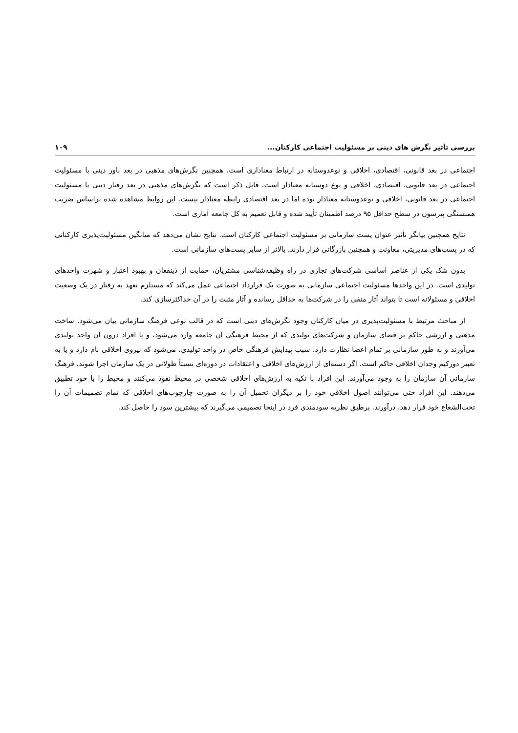بررسی تأثیر نگرش های دینی بر مسئولیت اجتماعی کارکنان... ۱۰۹
اجتماعی در بعد قانونی، اقتصادی، اخلاقی و نوعدوستانه در ارتباط معناداری است. همچنین نگرش‌های مذهبی در بعد باور دینی با مسئولیت اجتماعی در بعد قانونی، اقتصادی، اخلاقی و نوع دوستانه معنادار است. قابل ذکر است که نگرش‌های مذهبی در بعد رفتار دینی با مسئولیت اجتماعی در بعد قانونی، اخلاقی و نوعدوستانه معنادار بوده اما در بعد اقتصادی رابطه معنادار نیست. این روابط مشاهده شده براساس ضریب همبستگی پیرسون در سطح حداقل ۹۵ درصد اطمینان تأیید شده و قابل تعمیم به کل جامعه آماری است.
نتایج همچنین بیانگر تأثیر عنوان پست سازمانی بر مسئولیت اجتماعی کارکنان است. نتایج نشان می‌دهد که میانگین مسئولیت‌پذیری کارکنانی که در پست‌های مدیریتی، معاونت و همچنین بازرگانی قرار دارند، بالاتر از سایر پست‌های سازمانی است.
بدون شک یکی از عناصر اساسی شرکت‌های تجاری در راه وظیفه‌شناسی مشتریان، حمایت از ذینفعان و بهبود اعتبار و شهرت واحدهای تولیدی است. در این واحدها مسئولیت اجتماعی سازمانی به صورت یک قرارداد اجتماعی عمل می‌کند که مستلزم تعهد به رفتار در یک وضعیت اخلاقی و مسئولانه است تا بتواند آثار منفی را در شرکت‌ها به حداقل رسانده و آثار مثبت را در آن حداکثرسازی کند.
از مباحث مرتبط با مسئولیت‌پذیری در میان کارکنان وجود نگرش‌های دینی است که در قالب نوعی فرهنگ سازمانی بیان می‌شود. ساخت مذهبی و ارزشی حاکم بر فضای سازمان و شرکت‌های تولیدی که از محیط فرهنگی آن جامعه وارد می‌شود، و یا افراد درون آن واحد تولیدی می‌آورند و به طور سازمانی بر تمام اعضا نظارت دارد، سبب پیدایش فرهنگی خاص در واحد تولیدی، می‌شود که نیروی اخلاقی نام دارد و یا به تعبیر دورکیم وجدان اخلاقی حاکم است. اگر دسته‌ای از ارزش‌های اخلاقی و اعتقادات در دوره‌ای نسبتاً طولانی در یک سازمان اجرا شوند، فرهنگ سازمانی آن سازمان را به وجود می‌آورند. این افراد با تکیه به ارزش‌های اخلاقی شخصی در محیط نفوذ می‌کنند و محیط را با خود تطبیق می‌دهند. این افراد حتی می‌توانند اصول اخلاقی خود را بر دیگران تحمیل آن را به صورت چارچوب‌های اخلاقی که تمام تصمیمات آن را تحت‌الشعاع خود قرار دهد، درآورند. برطبق نظریه سودمندی فرد در اینجا تصمیمی می‌گیرند که بیشترین سود را حاصل کند.